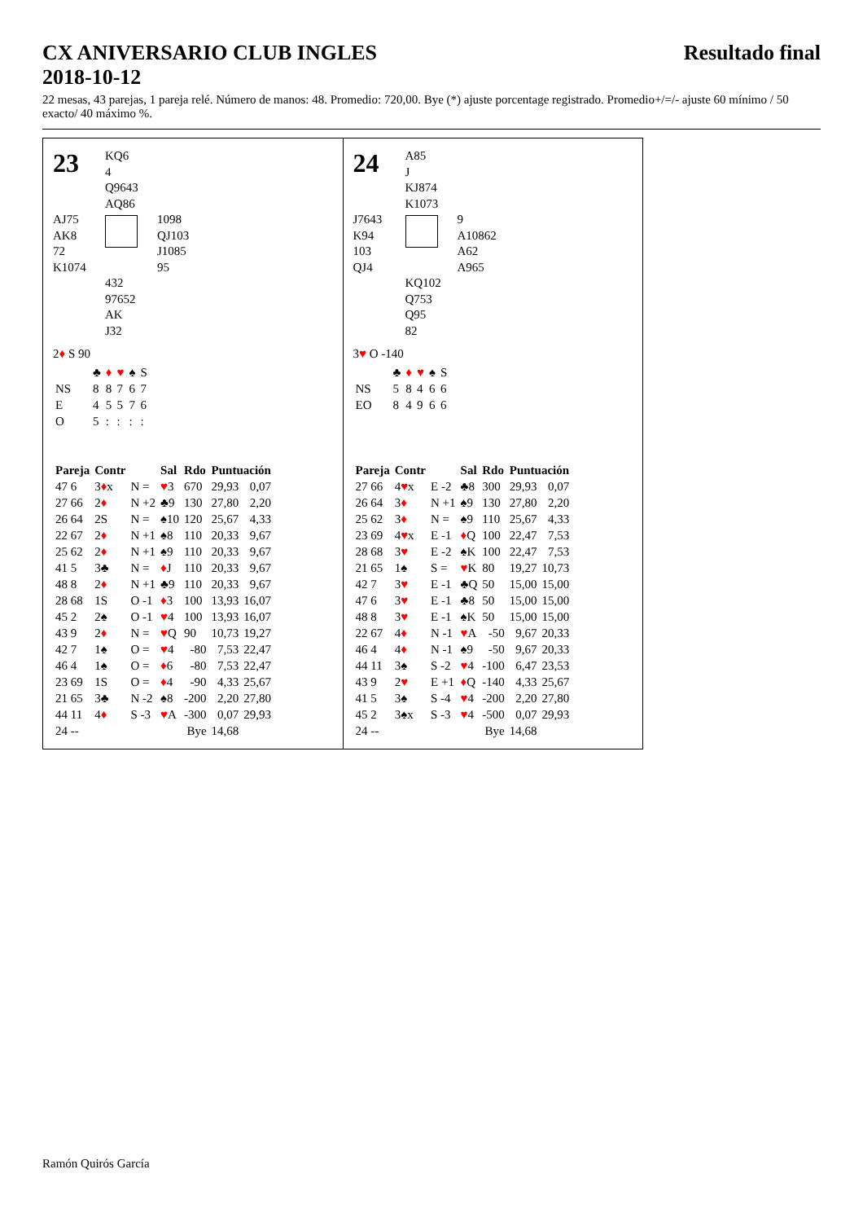CX ANIVERSARIO CLUB INGLES Resultado final
2018-10-12
22 mesas, 43 parejas, 1 pareja relé. Número de manos: 48. Promedio: 720,00. Bye (*) ajuste porcentage registrado. Promedio+/=/- ajuste 60 mínimo / 50 exacto/ 40 máximo %.
23
KQ6
4
Q9643
AQ86
AJ75
AK8
72
K1074
1098
QJ103
J1085
95
432
97652
AK
J32
2♦ S 90
| | ♣ | ♦ | ♥ | ♠ | S |
| NS | 8 | 8 | 7 | 6 | 7 |
| E | 4 | 5 | 5 | 7 | 6 |
| O | 5 | : | : | : | : |
| Pareja | Contr | | Sal | Rdo | Puntuación | |
| --- | --- | --- | --- | --- | --- | --- |
| 47 6 | 3 ♦ x | N = | ♥ 3 | 670 | 29,93 | 0,07 |
| 27 66 | 2 ♦ | N +2 | ♣9 | 130 | 27,80 | 2,20 |
| 26 64 | 2S | N = | ♠10 | 120 | 25,67 | 4,33 |
| 22 67 | 2 ♦ | N +1 | ♠8 | 110 | 20,33 | 9,67 |
| 25 62 | 2 ♦ | N +1 | ♠9 | 110 | 20,33 | 9,67 |
| 41 5 | 3♣ | N = | ♦ J | 110 | 20,33 | 9,67 |
| 48 8 | 2 ♦ | N +1 | ♣9 | 110 | 20,33 | 9,67 |
| 28 68 | 1S | O -1 | ♦ 3 | 100 | 13,93 | 16,07 |
| 45 2 | 2♠ | O -1 | ♥ 4 | 100 | 13,93 | 16,07 |
| 43 9 | 2 ♦ | N = | ♥ Q | 90 | 10,73 | 19,27 |
| 42 7 | 1♠ | O = | ♥ 4 | -80 | 7,53 | 22,47 |
| 46 4 | 1♠ | O = | ♦ 6 | -80 | 7,53 | 22,47 |
| 23 69 | 1S | O = | ♦ 4 | -90 | 4,33 | 25,67 |
| 21 65 | 3♣ | N -2 | ♠8 | -200 | 2,20 | 27,80 |
| 44 11 | 4 ♦ | S -3 | ♥ A | -300 | 0,07 | 29,93 |
| 24 -- | | | | Bye | 14,68 | |
24
A85
J
KJ874
K1073
J7643
K94
103
QJ4
9
A10862
A62
A965
KQ102
Q753
Q95
82
3♥ O -140
| | ♣ | ♦ | ♥ | ♠ | S |
| NS | 5 | 8 | 4 | 6 | 6 |
| EO | 8 | 4 | 9 | 6 | 6 |
| Pareja | Contr | | Sal | Rdo | Puntuación | |
| --- | --- | --- | --- | --- | --- | --- |
| 27 66 | 4 ♥ x | E -2 | ♣8 | 300 | 29,93 | 0,07 |
| 26 64 | 3 ♦ | N +1 | ♠9 | 130 | 27,80 | 2,20 |
| 25 62 | 3 ♦ | N = | ♠9 | 110 | 25,67 | 4,33 |
| 23 69 | 4 ♥ x | E -1 | ♦ Q | 100 | 22,47 | 7,53 |
| 28 68 | 3 ♥ | E -2 | ♠K | 100 | 22,47 | 7,53 |
| 21 65 | 1♠ | S = | ♥ K | 80 | 19,27 | 10,73 |
| 42 7 | 3 ♥ | E -1 | ♣Q | 50 | 15,00 | 15,00 |
| 47 6 | 3 ♥ | E -1 | ♣8 | 50 | 15,00 | 15,00 |
| 48 8 | 3 ♥ | E -1 | ♠K | 50 | 15,00 | 15,00 |
| 22 67 | 4 ♦ | N -1 | ♥ A | -50 | 9,67 | 20,33 |
| 46 4 | 4 ♦ | N -1 | ♠9 | -50 | 9,67 | 20,33 |
| 44 11 | 3♠ | S -2 | ♥ 4 | -100 | 6,47 | 23,53 |
| 43 9 | 2 ♥ | E +1 | ♦ Q | -140 | 4,33 | 25,67 |
| 41 5 | 3♠ | S -4 | ♥ 4 | -200 | 2,20 | 27,80 |
| 45 2 | 3♠x | S -3 | ♥ 4 | -500 | 0,07 | 29,93 |
| 24 -- | | | | Bye | 14,68 | |
Ramón Quirós García